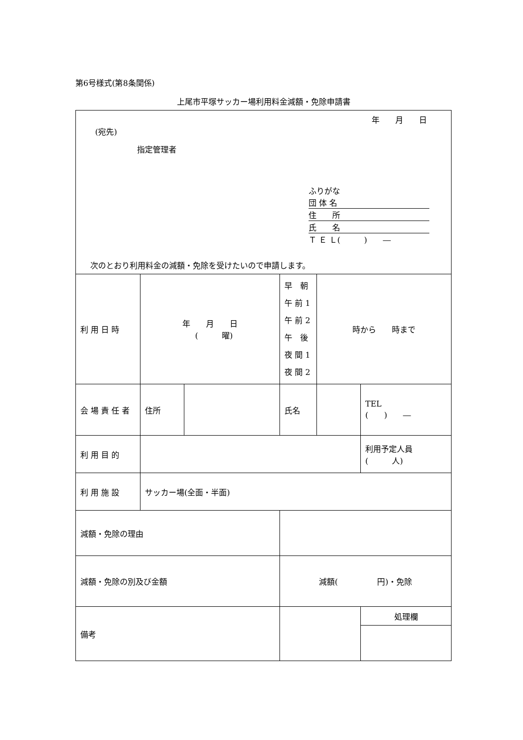第6号様式(第8条関係)
上尾市平塚サッカー場利用料金減額・免除申請書
| 年 月 日 (宛先) 指定管理者 ふりがな 団 体 名 住 所 氏 名 Ｔ Ｅ Ｌ( ) ― 次のとおり利用料金の減額・免除を受けたいので申請します。 | | | | | | |
| 利 用 日 時 | 年 月 日 ( 曜) | | 早 朝 午 前 1 午 前 2 午 後 夜 間 1 夜 間 2 | 時から 時まで | | |
| 会 場 責 任 者 | 住所 | | 氏名 | | TEL ( ) ― | |
| 利 用 目 的 | | | | | | 利用予定人員 ( 人) |
| 利 用 施 設 | サッカー場(全面・半面) | | | | | |
| 減額・免除の理由 | | | | | | |
| 減額・免除の別及び金額 | | | 減額( 円)・免除 | | | |
| 備考 | | | | | | 処理欄 |